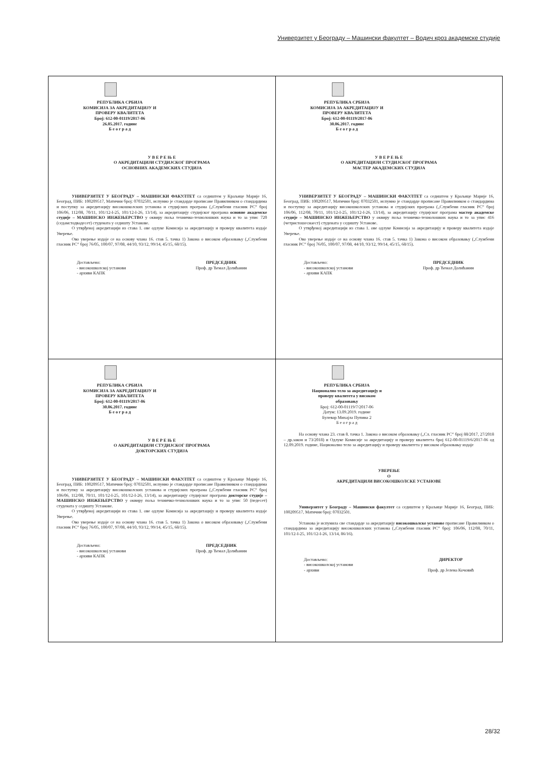Универзитет у Београду – Машински факултет – Водич кроз академске студије
| РЕПУБЛИКА СРБИЈА КОМИСИЈА ЗА АКРЕДИТАЦИЈУ И ПРОВЕРУ КВАЛИТЕТА Број: 612-00-01119/2017-06 26.05.2017. године Б е о г р а д У В Е Р Е Њ Е О АКРЕДИТАЦИЈИ СТУДИЈСКОГ ПРОГРАМА ОСНОВНИХ АКАДЕМСКИХ СТУДИЈА УНИВЕРЗИТЕТ У БЕОГРАДУ – МАШИНСКИ ФАКУЛТЕТ са седиштем у Краљице Марије 16, Београд, ПИБ: 100209517, Матични број: 07032501, испунио је стандарде прописане Правилником о стандардима и поступку за акредитацију високошколских установа и студијских програма („Службени гласник РС“ број 106/06, 112/08, 70/11, 101/12-I-25, 101/12-I-26, 13/14), за акредитацију студијског програма основне академске студије – МАШИНСКО ИНЖЕЊЕРСТВО у оквиру поља техничко-технолошких наука и то за упис 720 (седамстодвадесет) студената у седишту Установе. О утврђеној акредитацији из става 1. ове одлуке Комисија за акредитацију и проверу квалитета издаје Уверење. Ово уверење издаје се на основу члана 16. став 5. тачка 1) Закона о високом образовању („Службени гласник РС“ број 76/05, 100/07, 97/08, 44/10, 93/12, 99/14, 45/15, 68/15). Достављено: - високошколској установи - архиви КАПК ПРЕДСЕДНИК Проф. др Ћемал Долићанин | РЕПУБЛИКА СРБИЈА КОМИСИЈА ЗА АКРЕДИТАЦИЈУ И ПРОВЕРУ КВАЛИТЕТА Број: 612-00-01119/2017-06 30.06.2017. године Б е о г р а д У В Е Р Е Њ Е О АКРЕДИТАЦИЈИ СТУДИЈСКОГ ПРОГРАМА МАСТЕР АКАДЕМСКИХ СТУДИЈА УНИВЕРЗИТЕТ У БЕОГРАДУ – МАШИНСКИ ФАКУЛТЕТ са седиштем у Краљице Марије 16, Београд, ПИБ: 100209517, Матични број: 07032501, испунио је стандарде прописане Правилником о стандардима и поступку за акредитацију високошколских установа и студијских програма („Службени гласник РС“ број 106/06, 112/08, 70/11, 101/12-I-25, 101/12-I-26, 13/14), за акредитацију студијског програма мастер академске студије – МАШИНСКО ИНЖЕЊЕРСТВО у оквиру поља техничко-технолошких наука и то за упис 416 (четристошеснаест) студената у седишту Установе. О утврђеној акредитацији из става 1. ове одлуке Комисија за акредитацију и проверу квалитета издаје Уверење. Ово уверење издаје се на основу члана 16. став 5. тачка 1) Закона о високом образовању („Службени гласник РС“ број 76/05, 100/07, 97/08, 44/10, 93/12, 99/14, 45/15, 68/15). Достављено: - високошколској установи - архиви КАПК ПРЕДСЕДНИК Проф. др Ћемал Долићанин |
| РЕПУБЛИКА СРБИЈА КОМИСИЈА ЗА АКРЕДИТАЦИЈУ И ПРОВЕРУ КВАЛИТЕТА Број: 612-00-01119/2017-06 30.06.2017. године Б е о г р а д У В Е Р Е Њ Е О АКРЕДИТАЦИЈИ СТУДИЈСКОГ ПРОГРАМА ДОКТОРСКИХ СТУДИЈА УНИВЕРЗИТЕТ У БЕОГРАДУ – МАШИНСКИ ФАКУЛТЕТ са седиштем у Краљице Марије 16, Београд, ПИБ: 100209517, Матични број: 07032501, испунио је стандарде прописане Правилником о стандардима и поступку за акредитацију високошколских установа и студијских програма („Службени гласник РС“ број 106/06, 112/08, 70/11, 101/12-I-25, 101/12-I-26, 13/14), за акредитацију студијског програма докторске студије – МАШИНСКО ИНЖЕЊЕРСТВО у оквиру поља техничко-технолошких наука и то за упис 50 (педесет) студената у седишту Установе. О утврђеној акредитацији из става 1. ове одлуке Комисија за акредитацију и проверу квалитета издаје Уверење. Ово уверење издаје се на основу члана 16. став 5. тачка 1) Закона о високом образовању („Службени гласник РС“ број 76/05, 100/07, 97/08, 44/10, 93/12, 99/14, 45/15, 68/15). Достављено: - високошколској установи - архиви КАПК ПРЕДСЕДНИК Проф. др Ћемал Долићанин | РЕПУБЛИКА СРБИЈА Национално тело за акредитацију и проверу квалитета у високом образовању Број: 612-00-01119/7/2017-06 Датум: 13.09.2019. године Булевар Михајла Пупина 2 Б е о г р а д На основу члана 23. став 8. тачка 1. Закона о високом образовању („Сл. гласник РС“ број 88/2017, 27/2018 – др.закон и 73/2018) и Одлуке Комисије за акредитацију и проверу квалитета број 612-00-01119/6/2017-06 од 12.09.2019. године, Национално тело за акредитацију и проверу квалитета у високом образовању издаје УВЕРЕЊЕ О АКРЕДИТАЦИЈИ ВИСОКОШКОЛСКЕ УСТАНОВЕ Универзитет у Београду – Машински факултет са седиштем у Краљице Марије 16, Београд, ПИБ: 100209517, Матични број: 07032501. Установа је испунила све стандарде за акредитацију високошколске установе прописане Правилником о стандардима за акредитацију високошколских установа („Службени гласник РС“ број: 106/06, 112/08, 70/11, 101/12-I-25, 101/12-I-26, 13/14, 86/16). Достављено: - високошколској установи - архиви ДИРЕКТОР Проф. др Јелена Кочовић |
28/32